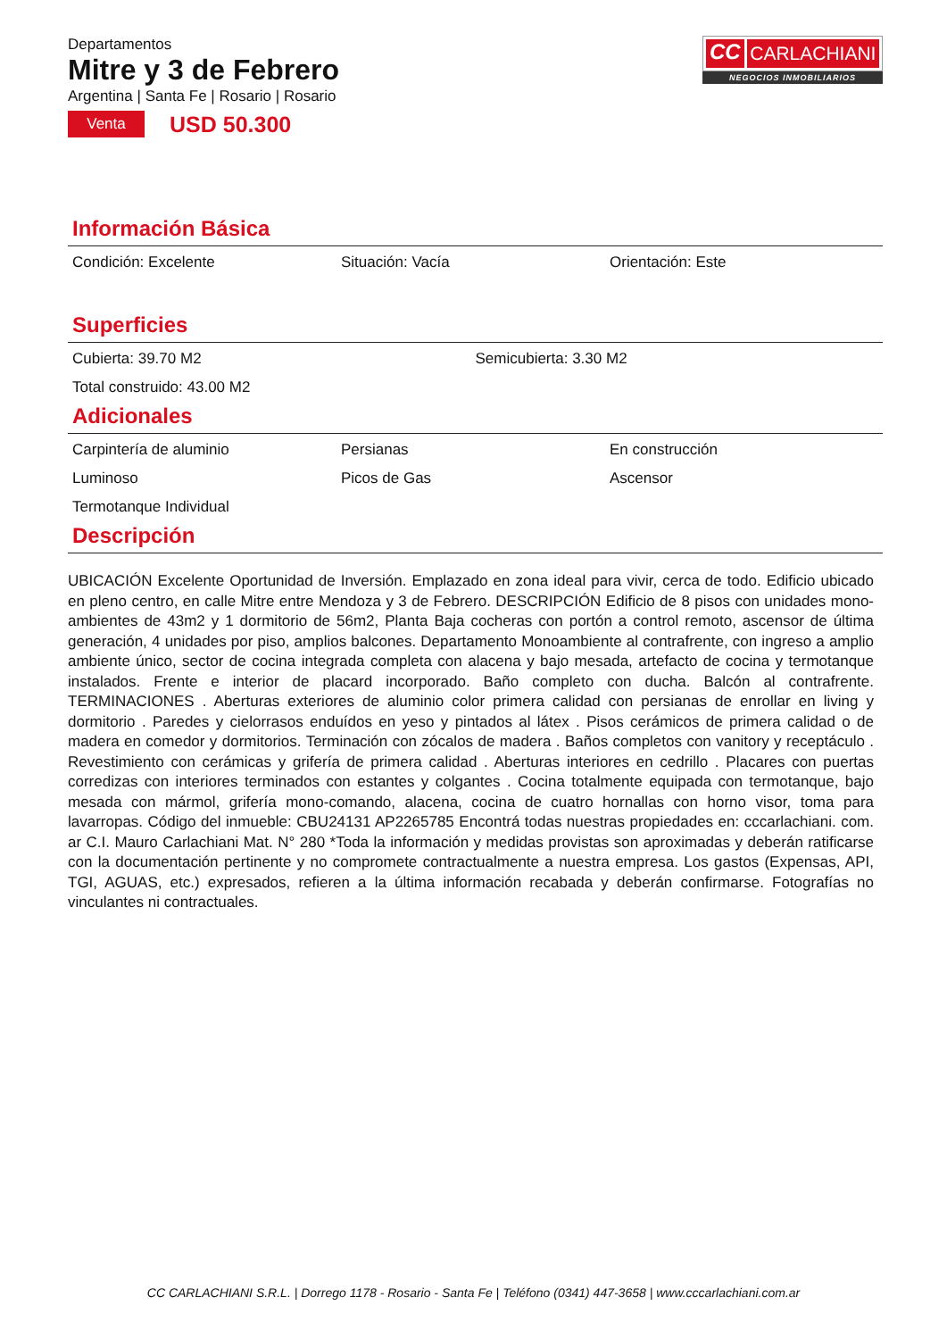Departamentos
Mitre y 3 de Febrero
Argentina | Santa Fe | Rosario | Rosario
Venta
USD 50.300
CC CARLACHIANI
NEGOCIOS INMOBILIARIOS
Información Básica
Condición: Excelente
Situación: Vacía
Orientación: Este
Superficies
Cubierta: 39.70 M2
Semicubierta: 3.30 M2
Total construido: 43.00 M2
Adicionales
Carpintería de aluminio
Persianas
En construcción
Luminoso
Picos de Gas
Ascensor
Termotanque Individual
Descripción
UBICACIÓN Excelente Oportunidad de Inversión. Emplazado en zona ideal para vivir, cerca de todo. Edificio ubicado en pleno centro, en calle Mitre entre Mendoza y 3 de Febrero. DESCRIPCIÓN Edificio de 8 pisos con unidades mono-ambientes de 43m2 y 1 dormitorio de 56m2, Planta Baja cocheras con portón a control remoto, ascensor de última generación, 4 unidades por piso, amplios balcones. Departamento Monoambiente al contrafrente, con ingreso a amplio ambiente único, sector de cocina integrada completa con alacena y bajo mesada, artefacto de cocina y termotanque instalados. Frente e interior de placard incorporado. Baño completo con ducha. Balcón al contrafrente. TERMINACIONES . Aberturas exteriores de aluminio color primera calidad con persianas de enrollar en living y dormitorio . Paredes y cielorrasos enduídos en yeso y pintados al látex . Pisos cerámicos de primera calidad o de madera en comedor y dormitorios. Terminación con zócalos de madera . Baños completos con vanitory y receptáculo . Revestimiento con cerámicas y grifería de primera calidad . Aberturas interiores en cedrillo . Placares con puertas corredizas con interiores terminados con estantes y colgantes . Cocina totalmente equipada con termotanque, bajo mesada con mármol, grifería mono-comando, alacena, cocina de cuatro hornallas con horno visor, toma para lavarropas. Código del inmueble: CBU24131 AP2265785 Encontrá todas nuestras propiedades en: cccarlachiani. com. ar C.I. Mauro Carlachiani Mat. N° 280 *Toda la información y medidas provistas son aproximadas y deberán ratificarse con la documentación pertinente y no compromete contractualmente a nuestra empresa. Los gastos (Expensas, API, TGI, AGUAS, etc.) expresados, refieren a la última información recabada y deberán confirmarse. Fotografías no vinculantes ni contractuales.
CC CARLACHIANI S.R.L. | Dorrego 1178 - Rosario - Santa Fe | Teléfono (0341) 447-3658 | www.cccarlachiani.com.ar